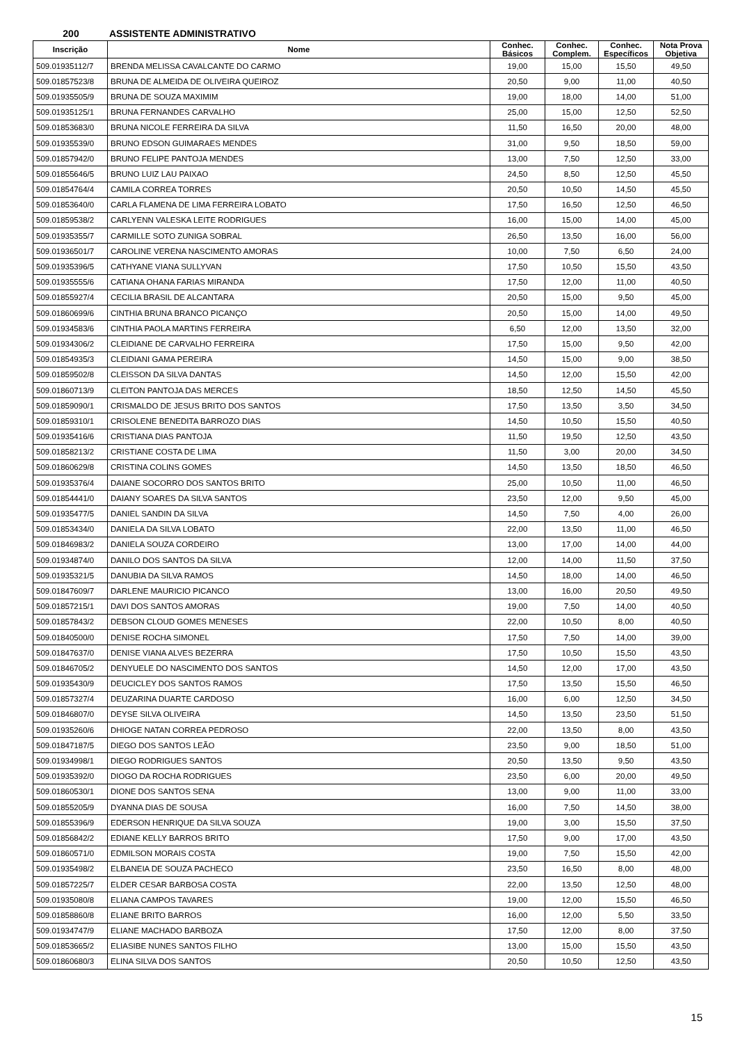200 ASSISTENTE ADMINISTRATIVO
| Inscrição | Nome | Conhec. Básicos | Conhec. Complem. | Conhec. Específicos | Nota Prova Objetiva |
| --- | --- | --- | --- | --- | --- |
| 509.01935112/7 | BRENDA MELISSA CAVALCANTE DO CARMO | 19,00 | 15,00 | 15,50 | 49,50 |
| 509.01857523/8 | BRUNA DE ALMEIDA DE OLIVEIRA QUEIROZ | 20,50 | 9,00 | 11,00 | 40,50 |
| 509.01935505/9 | BRUNA DE SOUZA MAXIMIM | 19,00 | 18,00 | 14,00 | 51,00 |
| 509.01935125/1 | BRUNA FERNANDES CARVALHO | 25,00 | 15,00 | 12,50 | 52,50 |
| 509.01853683/0 | BRUNA NICOLE FERREIRA DA SILVA | 11,50 | 16,50 | 20,00 | 48,00 |
| 509.01935539/0 | BRUNO EDSON GUIMARAES MENDES | 31,00 | 9,50 | 18,50 | 59,00 |
| 509.01857942/0 | BRUNO FELIPE PANTOJA MENDES | 13,00 | 7,50 | 12,50 | 33,00 |
| 509.01855646/5 | BRUNO LUIZ LAU PAIXAO | 24,50 | 8,50 | 12,50 | 45,50 |
| 509.01854764/4 | CAMILA CORREA TORRES | 20,50 | 10,50 | 14,50 | 45,50 |
| 509.01853640/0 | CARLA FLAMENA DE LIMA FERREIRA LOBATO | 17,50 | 16,50 | 12,50 | 46,50 |
| 509.01859538/2 | CARLYENN VALESKA LEITE RODRIGUES | 16,00 | 15,00 | 14,00 | 45,00 |
| 509.01935355/7 | CARMILLE SOTO ZUNIGA SOBRAL | 26,50 | 13,50 | 16,00 | 56,00 |
| 509.01936501/7 | CAROLINE VERENA NASCIMENTO AMORAS | 10,00 | 7,50 | 6,50 | 24,00 |
| 509.01935396/5 | CATHYANE VIANA SULLYVAN | 17,50 | 10,50 | 15,50 | 43,50 |
| 509.01935555/6 | CATIANA OHANA FARIAS MIRANDA | 17,50 | 12,00 | 11,00 | 40,50 |
| 509.01855927/4 | CECILIA BRASIL DE ALCANTARA | 20,50 | 15,00 | 9,50 | 45,00 |
| 509.01860699/6 | CINTHIA BRUNA BRANCO PICANÇO | 20,50 | 15,00 | 14,00 | 49,50 |
| 509.01934583/6 | CINTHIA PAOLA MARTINS FERREIRA | 6,50 | 12,00 | 13,50 | 32,00 |
| 509.01934306/2 | CLEIDIANE DE CARVALHO FERREIRA | 17,50 | 15,00 | 9,50 | 42,00 |
| 509.01854935/3 | CLEIDIANI GAMA PEREIRA | 14,50 | 15,00 | 9,00 | 38,50 |
| 509.01859502/8 | CLEISSON DA SILVA DANTAS | 14,50 | 12,00 | 15,50 | 42,00 |
| 509.01860713/9 | CLEITON PANTOJA DAS MERCES | 18,50 | 12,50 | 14,50 | 45,50 |
| 509.01859090/1 | CRISMALDO DE JESUS BRITO DOS SANTOS | 17,50 | 13,50 | 3,50 | 34,50 |
| 509.01859310/1 | CRISOLENE BENEDITA BARROZO DIAS | 14,50 | 10,50 | 15,50 | 40,50 |
| 509.01935416/6 | CRISTIANA DIAS PANTOJA | 11,50 | 19,50 | 12,50 | 43,50 |
| 509.01858213/2 | CRISTIANE COSTA DE LIMA | 11,50 | 3,00 | 20,00 | 34,50 |
| 509.01860629/8 | CRISTINA COLINS GOMES | 14,50 | 13,50 | 18,50 | 46,50 |
| 509.01935376/4 | DAIANE SOCORRO DOS SANTOS BRITO | 25,00 | 10,50 | 11,00 | 46,50 |
| 509.01854441/0 | DAIANY SOARES DA SILVA SANTOS | 23,50 | 12,00 | 9,50 | 45,00 |
| 509.01935477/5 | DANIEL SANDIN DA SILVA | 14,50 | 7,50 | 4,00 | 26,00 |
| 509.01853434/0 | DANIELA DA SILVA LOBATO | 22,00 | 13,50 | 11,00 | 46,50 |
| 509.01846983/2 | DANIELA SOUZA CORDEIRO | 13,00 | 17,00 | 14,00 | 44,00 |
| 509.01934874/0 | DANILO DOS SANTOS DA SILVA | 12,00 | 14,00 | 11,50 | 37,50 |
| 509.01935321/5 | DANUBIA DA SILVA RAMOS | 14,50 | 18,00 | 14,00 | 46,50 |
| 509.01847609/7 | DARLENE MAURICIO PICANCO | 13,00 | 16,00 | 20,50 | 49,50 |
| 509.01857215/1 | DAVI DOS SANTOS AMORAS | 19,00 | 7,50 | 14,00 | 40,50 |
| 509.01857843/2 | DEBSON CLOUD GOMES MENESES | 22,00 | 10,50 | 8,00 | 40,50 |
| 509.01840500/0 | DENISE ROCHA SIMONEL | 17,50 | 7,50 | 14,00 | 39,00 |
| 509.01847637/0 | DENISE VIANA ALVES BEZERRA | 17,50 | 10,50 | 15,50 | 43,50 |
| 509.01846705/2 | DENYUELE DO NASCIMENTO DOS SANTOS | 14,50 | 12,00 | 17,00 | 43,50 |
| 509.01935430/9 | DEUCICLEY DOS SANTOS RAMOS | 17,50 | 13,50 | 15,50 | 46,50 |
| 509.01857327/4 | DEUZARINA DUARTE CARDOSO | 16,00 | 6,00 | 12,50 | 34,50 |
| 509.01846807/0 | DEYSE SILVA OLIVEIRA | 14,50 | 13,50 | 23,50 | 51,50 |
| 509.01935260/6 | DHIOGE NATAN CORREA PEDROSO | 22,00 | 13,50 | 8,00 | 43,50 |
| 509.01847187/5 | DIEGO DOS SANTOS LEÃO | 23,50 | 9,00 | 18,50 | 51,00 |
| 509.01934998/1 | DIEGO RODRIGUES SANTOS | 20,50 | 13,50 | 9,50 | 43,50 |
| 509.01935392/0 | DIOGO DA ROCHA RODRIGUES | 23,50 | 6,00 | 20,00 | 49,50 |
| 509.01860530/1 | DIONE DOS SANTOS SENA | 13,00 | 9,00 | 11,00 | 33,00 |
| 509.01855205/9 | DYANNA DIAS DE SOUSA | 16,00 | 7,50 | 14,50 | 38,00 |
| 509.01855396/9 | EDERSON HENRIQUE DA SILVA SOUZA | 19,00 | 3,00 | 15,50 | 37,50 |
| 509.01856842/2 | EDIANE KELLY BARROS BRITO | 17,50 | 9,00 | 17,00 | 43,50 |
| 509.01860571/0 | EDMILSON MORAIS COSTA | 19,00 | 7,50 | 15,50 | 42,00 |
| 509.01935498/2 | ELBANEIA DE SOUZA PACHECO | 23,50 | 16,50 | 8,00 | 48,00 |
| 509.01857225/7 | ELDER CESAR BARBOSA COSTA | 22,00 | 13,50 | 12,50 | 48,00 |
| 509.01935080/8 | ELIANA CAMPOS TAVARES | 19,00 | 12,00 | 15,50 | 46,50 |
| 509.01858860/8 | ELIANE BRITO BARROS | 16,00 | 12,00 | 5,50 | 33,50 |
| 509.01934747/9 | ELIANE MACHADO BARBOZA | 17,50 | 12,00 | 8,00 | 37,50 |
| 509.01853665/2 | ELIASIBE NUNES SANTOS FILHO | 13,00 | 15,00 | 15,50 | 43,50 |
| 509.01860680/3 | ELINA SILVA DOS SANTOS | 20,50 | 10,50 | 12,50 | 43,50 |
15